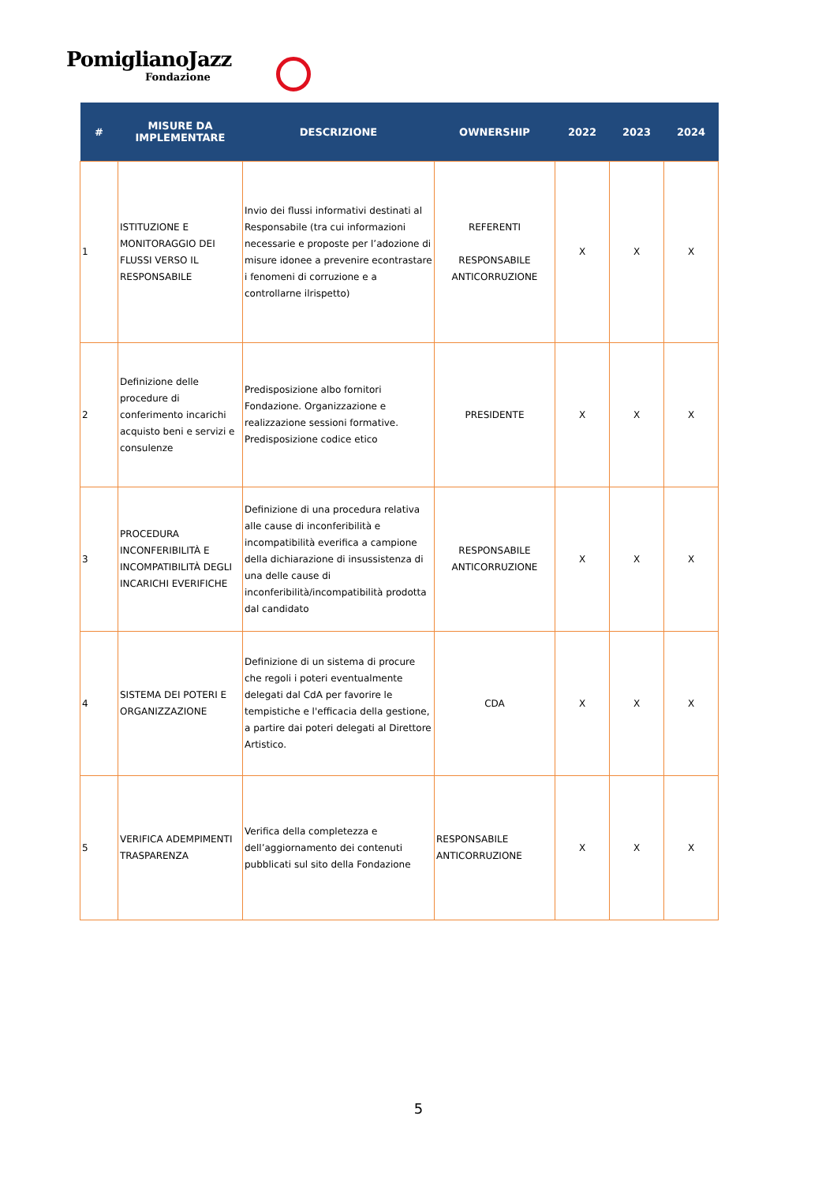PomiglianoJazz
Fondazione
| # | MISURE DA IMPLEMENTARE | DESCRIZIONE | OWNERSHIP | 2022 | 2023 | 2024 |
| --- | --- | --- | --- | --- | --- | --- |
| 1 | ISTITUZIONE E MONITORAGGIO DEI FLUSSI VERSO IL RESPONSABILE | Invio dei flussi informativi destinati al Responsabile (tra cui informazioni necessarie e proposte per l’adozione di misure idonee a prevenire econtrastare i fenomeni di corruzione e a controllarne ilrispetto) | REFERENTI RESPONSABILE ANTICORRUZIONE | X | X | X |
| 2 | Definizione delle procedure di conferimento incarichi acquisto beni e servizi e consulenze | Predisposizione albo fornitori Fondazione. Organizzazione e realizzazione sessioni formative. Predisposizione codice etico | PRESIDENTE | X | X | X |
| 3 | PROCEDURA INCONFERIBILITÀ E INCOMPATIBILITÀ DEGLI INCARICHI EVERIFICHE | Definizione di una procedura relativa alle cause di inconferibilità e incompatibilità everifica a campione della dichiarazione di insussistenza di una delle cause di inconferibilità/incompatibilità prodotta dal candidato | RESPONSABILE ANTICORRUZIONE | X | X | X |
| 4 | SISTEMA DEI POTERI E ORGANIZZAZIONE | Definizione di un sistema di procure che regoli i poteri eventualmente delegati dal CdA per favorire le tempistiche e l'efficacia della gestione, a partire dai poteri delegati al Direttore Artistico. | CDA | X | X | X |
| 5 | VERIFICA ADEMPIMENTI TRASPARENZA | Verifica della completezza e dell’aggiornamento dei contenuti pubblicati sul sito della Fondazione | RESPONSABILE ANTICORRUZIONE | X | X | X |
5